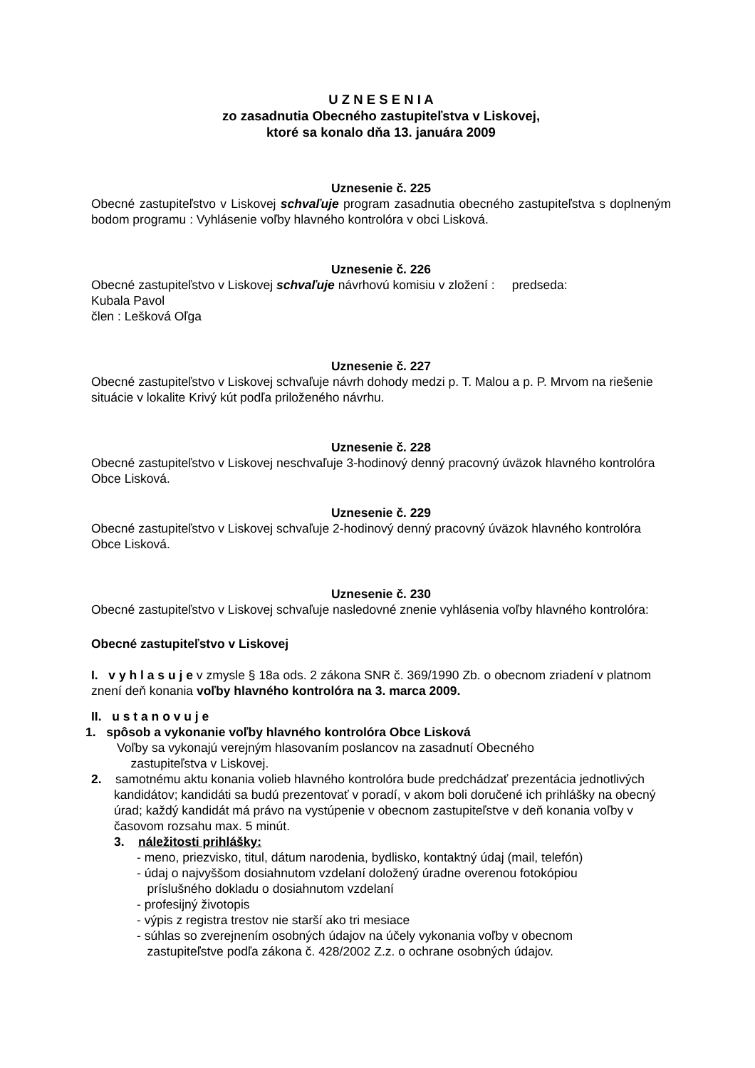U Z N E S E N I A
zo zasadnutia Obecného zastupiteľstva v Liskovej,
ktoré sa konalo dňa 13. januára 2009
Uznesenie č. 225
Obecné zastupiteľstvo v Liskovej schvaľuje program zasadnutia obecného zastupiteľstva s doplneným bodom programu : Vyhlásenie voľby hlavného kontrolóra v obci Lisková.
Uznesenie č. 226
Obecné zastupiteľstvo v Liskovej schvaľuje návrhovú komisiu v zložení : predseda:
Kubala Pavol
člen : Lešková Oľga
Uznesenie č. 227
Obecné zastupiteľstvo v Liskovej schvaľuje návrh dohody medzi p. T. Malou a p. P. Mrvom na riešenie situácie v lokalite Krivý kút podľa priloženého návrhu.
Uznesenie č. 228
Obecné zastupiteľstvo v Liskovej neschvaľuje 3-hodinový denný pracovný úväzok hlavného kontrolóra Obce Lisková.
Uznesenie č. 229
Obecné zastupiteľstvo v Liskovej schvaľuje 2-hodinový denný pracovný úväzok hlavného kontrolóra Obce Lisková.
Uznesenie č. 230
Obecné zastupiteľstvo v Liskovej schvaľuje nasledovné znenie vyhlásenia voľby hlavného kontrolóra:
Obecné zastupiteľstvo v Liskovej
I. v y h l a s u j e v zmysle § 18a ods. 2 zákona SNR č. 369/1990 Zb. o obecnom zriadení v platnom znení deň konania voľby hlavného kontrolóra na 3. marca 2009.
II. u s t a n o v u j e
1. spôsob a vykonanie voľby hlavného kontrolóra Obce Lisková
Voľby sa vykonajú verejným hlasovaním poslancov na zasadnutí Obecného
zastupiteľstva v Liskovej.
2. samotnému aktu konania volieb hlavného kontrolóra bude predchádzať prezentácia jednotlivých kandidátov; kandidáti sa budú prezentovať v poradí, v akom boli doručené ich prihlášky na obecný úrad; každý kandidát má právo na vystúpenie v obecnom zastupiteľstve v deň konania voľby v časovom rozsahu max. 5 minút.
3. náležitosti prihlášky:
- meno, priezvisko, titul, dátum narodenia, bydlisko, kontaktný údaj (mail, telefón)
- údaj o najvyššom dosiahnutom vzdelaní doložený úradne overenou fotokópiou
príslušného dokladu o dosiahnutom vzdelaní
- profesijný životopis
- výpis z registra trestov nie starší ako tri mesiace
- súhlas so zverejnením osobných údajov na účely vykonania voľby v obecnom
zastupiteľstve podľa zákona č. 428/2002 Z.z. o ochrane osobných údajov.